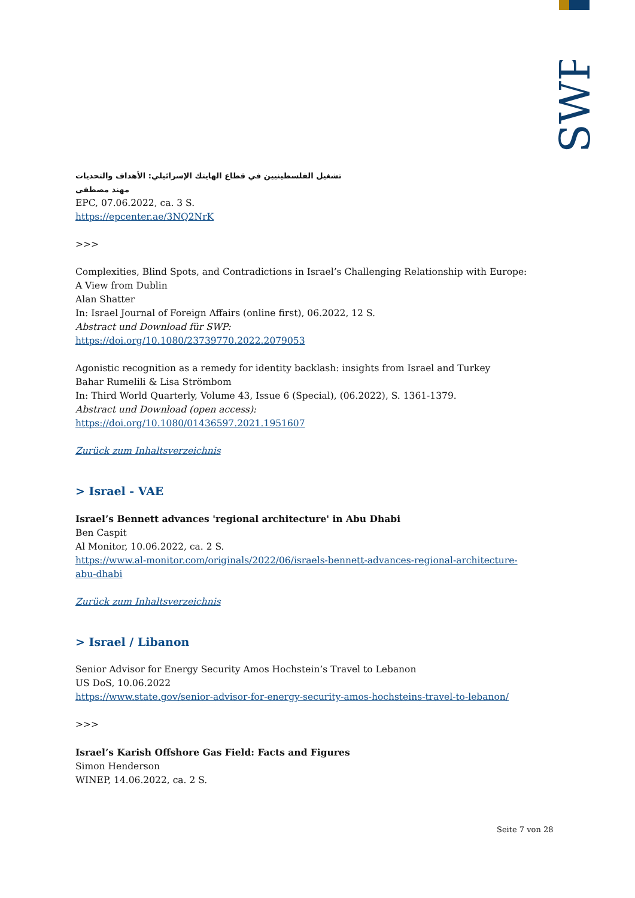SWP
تشغيل الفلسطينيين في قطاع الهايتك الإسرائيلي: الأهداف والتحديات
مهند مصطفى
EPC, 07.06.2022, ca. 3 S.
https://epcenter.ae/3NQ2NrK
>>>
Complexities, Blind Spots, and Contradictions in Israel’s Challenging Relationship with Europe: A View from Dublin
Alan Shatter
In: Israel Journal of Foreign Affairs (online first), 06.2022, 12 S.
Abstract und Download für SWP:
https://doi.org/10.1080/23739770.2022.2079053
Agonistic recognition as a remedy for identity backlash: insights from Israel and Turkey
Bahar Rumelili & Lisa Strömbom
In: Third World Quarterly, Volume 43, Issue 6 (Special), (06.2022), S. 1361-1379.
Abstract und Download (open access):
https://doi.org/10.1080/01436597.2021.1951607
Zurück zum Inhaltsverzeichnis
> Israel - VAE
Israel’s Bennett advances 'regional architecture' in Abu Dhabi
Ben Caspit
Al Monitor, 10.06.2022, ca. 2 S.
https://www.al-monitor.com/originals/2022/06/israels-bennett-advances-regional-architecture-abu-dhabi
Zurück zum Inhaltsverzeichnis
> Israel / Libanon
Senior Advisor for Energy Security Amos Hochstein’s Travel to Lebanon
US DoS, 10.06.2022
https://www.state.gov/senior-advisor-for-energy-security-amos-hochsteins-travel-to-lebanon/
>>>
Israel’s Karish Offshore Gas Field: Facts and Figures
Simon Henderson
WINEP, 14.06.2022, ca. 2 S.
Seite 7 von 28